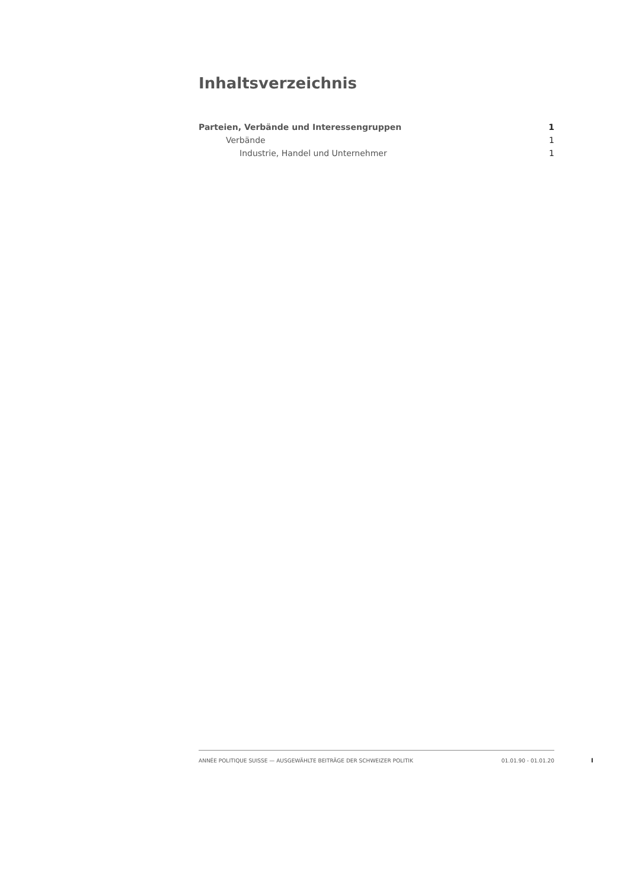Inhaltsverzeichnis
Parteien, Verbände und Interessengruppen 1
Verbände 1
Industrie, Handel und Unternehmer 1
ANNÉE POLITIQUE SUISSE — AUSGEWÄHLTE BEITRÄGE DER SCHWEIZER POLITIK 01.01.90 - 01.01.20
I